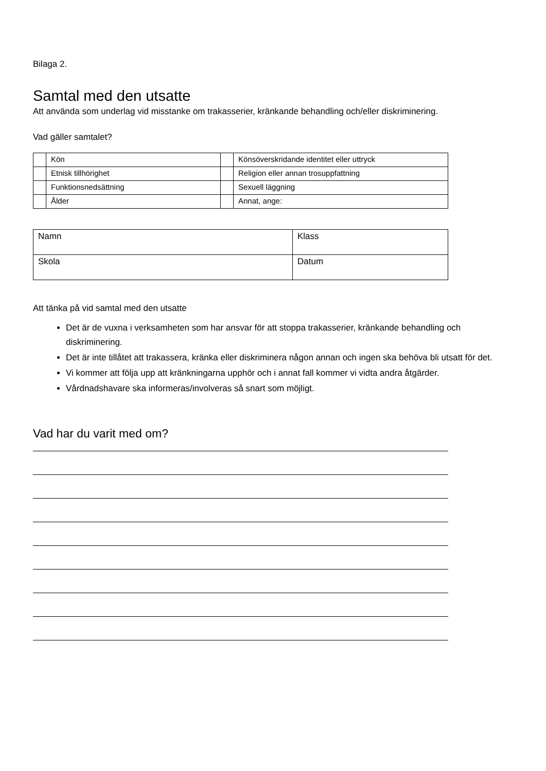Bilaga 2.
Samtal med den utsatte
Att använda som underlag vid misstanke om trakasserier, kränkande behandling och/eller diskriminering.
Vad gäller samtalet?
| | Kön | | Könsöverskridande identitet eller uttryck |
| | Etnisk tillhörighet | | Religion eller annan trosuppfattning |
| | Funktionsnedsättning | | Sexuell läggning |
| | Ålder | | Annat, ange: |
| Namn | Klass |
| Skola | Datum |
Att tänka på vid samtal med den utsatte
Det är de vuxna i verksamheten som har ansvar för att stoppa trakasserier, kränkande behandling och diskriminering.
Det är inte tillåtet att trakassera, kränka eller diskriminera någon annan och ingen ska behöva bli utsatt för det.
Vi kommer att följa upp att kränkningarna upphör och i annat fall kommer vi vidta andra åtgärder.
Vårdnadshavare ska informeras/involveras så snart som möjligt.
Vad har du varit med om?